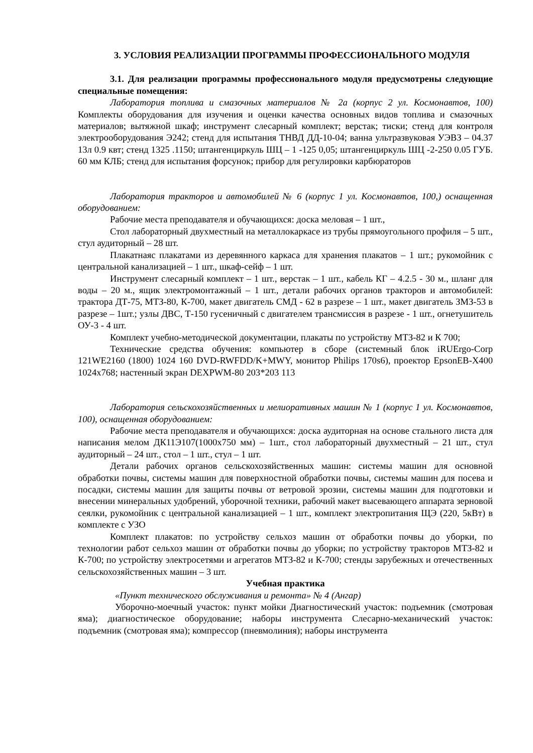3. УСЛОВИЯ РЕАЛИЗАЦИИ ПРОГРАММЫ ПРОФЕССИОНАЛЬНОГО МОДУЛЯ
3.1. Для реализации программы профессионального модуля предусмотрены следующие специальные помещения:
Лаборатория топлива и смазочных материалов № 2а (корпус 2 ул. Космонавтов, 100) Комплекты оборудования для изучения и оценки качества основных видов топлива и смазочных материалов; вытяжной шкаф; инструмент слесарный комплект; верстак; тиски; стенд для контроля электрооборудования Э242; стенд для испытания ТНВД ДД-10-04; ванна ультразвуковая УЭВЗ – 04.37 13л 0.9 квт; стенд 1325 .1150; штангенциркуль ШЦ – 1 -125 0,05; штангенциркуль ШЦ -2-250 0.05 ГУБ. 60 мм КЛБ; стенд для испытания форсунок; прибор для регулировки карбюраторов
Лаборатория тракторов и автомобилей № 6 (корпус 1 ул. Космонавтов, 100,) оснащенная оборудованием:
Рабочие места преподавателя и обучающихся: доска меловая – 1 шт.,
Стол лабораторный двухместный на металлокаркасе из трубы прямоугольного профиля – 5 шт., стул аудиторный – 28 шт.
Плакатнаяс плакатами из деревянного каркаса для хранения плакатов – 1 шт.; рукомойник с центральной канализацией – 1 шт., шкаф-сейф – 1 шт.
Инструмент слесарный комплект – 1 шт., верстак – 1 шт., кабель КГ – 4.2.5 - 30 м., шланг для воды – 20 м., ящик электромонтажный – 1 шт., детали рабочих органов тракторов и автомобилей: трактора ДТ-75, МТЗ-80, К-700, макет двигатель СМД - 62 в разрезе – 1 шт., макет двигатель ЗМЗ-53 в разрезе – 1шт.; узлы ДВС, Т-150 гусеничный с двигателем трансмиссия в разрезе - 1 шт., огнетушитель ОУ-3 - 4 шт.
Комплект учебно-методической документации, плакаты по устройству МТЗ-82 и К 700;
Технические средства обучения: компьютер в сборе (системный блок iRUErgo-Corp 121WE2160 (1800) 1024 160 DVD-RWFDD/K+MWY, монитор Philips 170s6), проектор EpsonEB-X400 1024x768; настенный экран DEXPWM-80 203*203 113
Лаборатория сельскохозяйственных и мелиоративных машин № 1 (корпус 1 ул. Космонавтов, 100), оснащенная оборудованием:
Рабочие места преподавателя и обучающихся: доска аудиторная на основе стального листа для написания мелом ДК11Э107(1000х750 мм) – 1шт., стол лабораторный двухместный – 21 шт., стул аудиторный – 24 шт., стол – 1 шт., стул – 1 шт.
Детали рабочих органов сельскохозяйственных машин: системы машин для основной обработки почвы, системы машин для поверхностной обработки почвы, системы машин для посева и посадки, системы машин для защиты почвы от ветровой эрозии, системы машин для подготовки и внесении минеральных удобрений, уборочной техники, рабочий макет высевающего аппарата зерновой сеялки, рукомойник с центральной канализацией – 1 шт., комплект электропитания ЩЭ (220, 5кВт) в комплекте с УЗО
Комплект плакатов: по устройству сельхоз машин от обработки почвы до уборки, по технологии работ сельхоз машин от обработки почвы до уборки; по устройству тракторов МТЗ-82 и К-700; по устройству электросетями и агрегатов МТЗ-82 и К-700; стенды зарубежных и отечественных сельскохозяйственных машин – 3 шт.
Учебная практика
«Пункт технического обслуживания и ремонта» № 4 (Ангар)
Уборочно-моечный участок: пункт мойки Диагностический участок: подъемник (смотровая яма); диагностическое оборудование; наборы инструмента Слесарно-механический участок: подъемник (смотровая яма); компрессор (пневмолиния); наборы инструмента